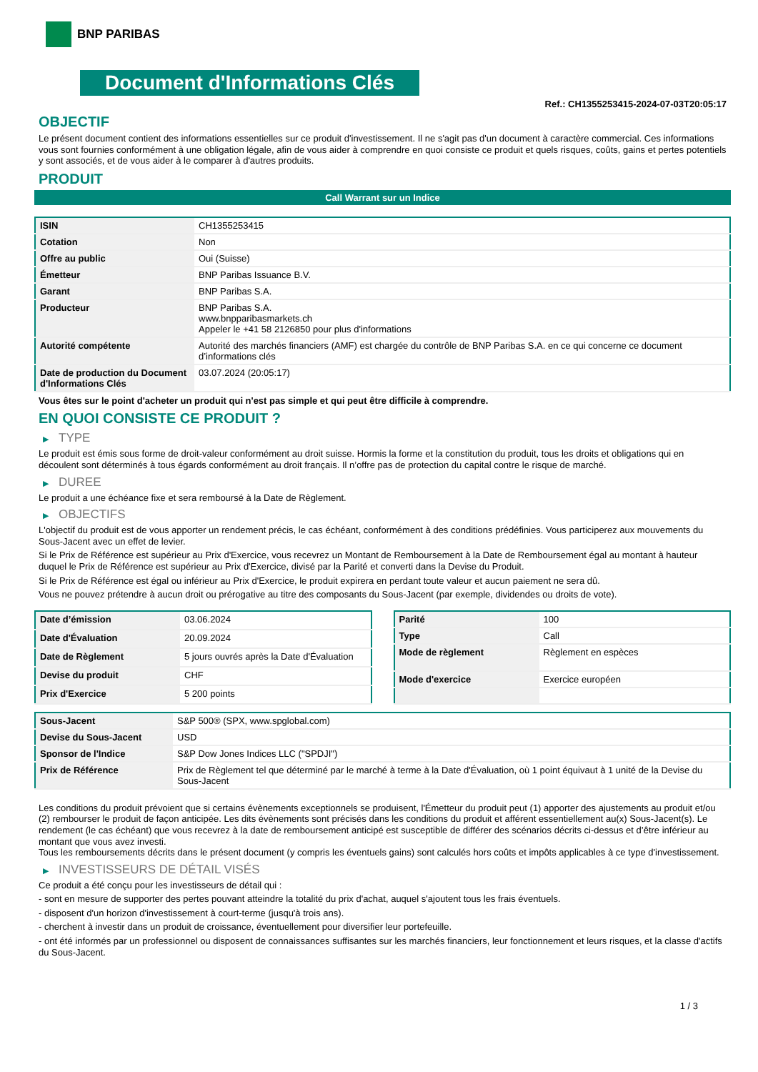BNP PARIBAS
Document d'Informations Clés
Ref.: CH1355253415-2024-07-03T20:05:17
OBJECTIF
Le présent document contient des informations essentielles sur ce produit d'investissement. Il ne s'agit pas d'un document à caractère commercial. Ces informations vous sont fournies conformément à une obligation légale, afin de vous aider à comprendre en quoi consiste ce produit et quels risques, coûts, gains et pertes potentiels y sont associés, et de vous aider à le comparer à d'autres produits.
PRODUIT
Call Warrant sur un Indice
| ISIN | CH1355253415 |
| Cotation | Non |
| Offre au public | Oui (Suisse) |
| Émetteur | BNP Paribas Issuance B.V. |
| Garant | BNP Paribas S.A. |
| Producteur | BNP Paribas S.A. www.bnpparibasmarkets.ch Appeler le +41 58 2126850 pour plus d'informations |
| Autorité compétente | Autorité des marchés financiers (AMF) est chargée du contrôle de BNP Paribas S.A. en ce qui concerne ce document d’informations clés |
| Date de production du Document d'Informations Clés | 03.07.2024 (20:05:17) |
Vous êtes sur le point d'acheter un produit qui n'est pas simple et qui peut être difficile à comprendre.
EN QUOI CONSISTE CE PRODUIT ?
▶ TYPE
Le produit est émis sous forme de droit-valeur conformément au droit suisse. Hormis la forme et la constitution du produit, tous les droits et obligations qui en découlent sont déterminés à tous égards conformément au droit français. Il n’offre pas de protection du capital contre le risque de marché.
▶ DUREE
Le produit a une échéance fixe et sera remboursé à la Date de Règlement.
▶ OBJECTIFS
L'objectif du produit est de vous apporter un rendement précis, le cas échéant, conformément à des conditions prédéfinies. Vous participerez aux mouvements du Sous-Jacent avec un effet de levier.
Si le Prix de Référence est supérieur au Prix d'Exercice, vous recevrez un Montant de Remboursement à la Date de Remboursement égal au montant à hauteur duquel le Prix de Référence est supérieur au Prix d'Exercice, divisé par la Parité et converti dans la Devise du Produit.
Si le Prix de Référence est égal ou inférieur au Prix d'Exercice, le produit expirera en perdant toute valeur et aucun paiement ne sera dû.
Vous ne pouvez prétendre à aucun droit ou prérogative au titre des composants du Sous-Jacent (par exemple, dividendes ou droits de vote).
| Date d’émission | 03.06.2024 |
| Date d'Évaluation | 20.09.2024 |
| Date de Règlement | 5 jours ouvrés après la Date d'Évaluation |
| Devise du produit | CHF |
| Prix d'Exercice | 5 200 points |
| Parité | 100 |
| Type | Call |
| Mode de règlement | Règlement en espèces |
| Mode d'exercice | Exercice européen |
| Sous-Jacent | S&P 500® (SPX, www.spglobal.com) |
| Devise du Sous-Jacent | USD |
| Sponsor de l'Indice | S&P Dow Jones Indices LLC ("SPDJI") |
| Prix de Référence | Prix de Règlement tel que déterminé par le marché à terme à la Date d'Évaluation, où 1 point équivaut à 1 unité de la Devise du Sous-Jacent |
Les conditions du produit prévoient que si certains évènements exceptionnels se produisent, l'Émetteur du produit peut (1) apporter des ajustements au produit et/ou (2) rembourser le produit de façon anticipée. Les dits évènements sont précisés dans les conditions du produit et afférent essentiellement au(x) Sous-Jacent(s). Le rendement (le cas échéant) que vous recevrez à la date de remboursement anticipé est susceptible de différer des scénarios décrits ci-dessus et d’être inférieur au montant que vous avez investi.
Tous les remboursements décrits dans le présent document (y compris les éventuels gains) sont calculés hors coûts et impôts applicables à ce type d'investissement.
▶ INVESTISSEURS DE DÉTAIL VISÉS
Ce produit a été conçu pour les investisseurs de détail qui :
- sont en mesure de supporter des pertes pouvant atteindre la totalité du prix d'achat, auquel s'ajoutent tous les frais éventuels.
- disposent d'un horizon d'investissement à court-terme (jusqu'à trois ans).
- cherchent à investir dans un produit de croissance, éventuellement pour diversifier leur portefeuille.
- ont été informés par un professionnel ou disposent de connaissances suffisantes sur les marchés financiers, leur fonctionnement et leurs risques, et la classe d'actifs du Sous-Jacent.
1 / 3